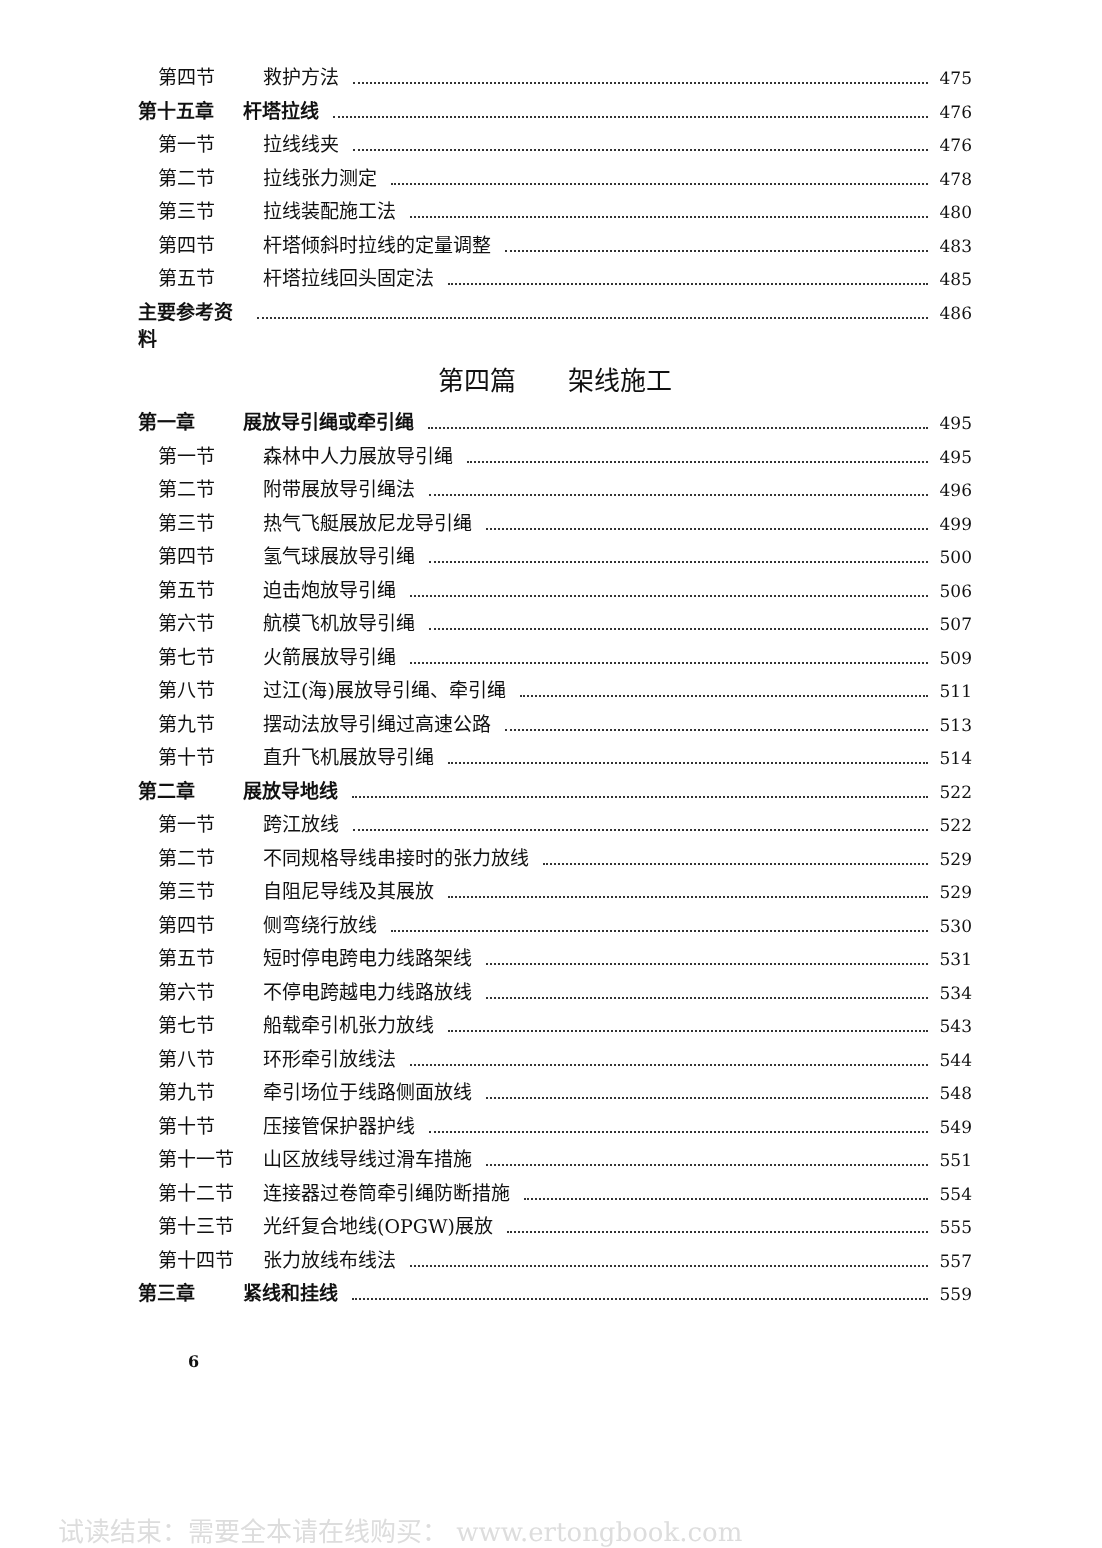第四节 救护方法 475
第十五章 杆塔拉线 476
第一节 拉线线夹 476
第二节 拉线张力测定 478
第三节 拉线装配施工法 480
第四节 杆塔倾斜时拉线的定量调整 483
第五节 杆塔拉线回头固定法 485
主要参考资料 486
第四篇　　架线施工
第一章 展放导引绳或牵引绳 495
第一节 森林中人力展放导引绳 495
第二节 附带展放导引绳法 496
第三节 热气飞艇展放尼龙导引绳 499
第四节 氢气球展放导引绳 500
第五节 迫击炮放导引绳 506
第六节 航模飞机放导引绳 507
第七节 火箭展放导引绳 509
第八节 过江(海)展放导引绳、牵引绳 511
第九节 摆动法放导引绳过高速公路 513
第十节 直升飞机展放导引绳 514
第二章 展放导地线 522
第一节 跨江放线 522
第二节 不同规格导线串接时的张力放线 529
第三节 自阻尼导线及其展放 529
第四节 侧弯绕行放线 530
第五节 短时停电跨电力线路架线 531
第六节 不停电跨越电力线路放线 534
第七节 船载牵引机张力放线 543
第八节 环形牵引放线法 544
第九节 牵引场位于线路侧面放线 548
第十节 压接管保护器护线 549
第十一节 山区放线导线过滑车措施 551
第十二节 连接器过卷筒牵引绳防断措施 554
第十三节 光纤复合地线(OPGW)展放 555
第十四节 张力放线布线法 557
第三章 紧线和挂线 559
6
试读结束：需要全本请在线购买： www.ertongbook.com